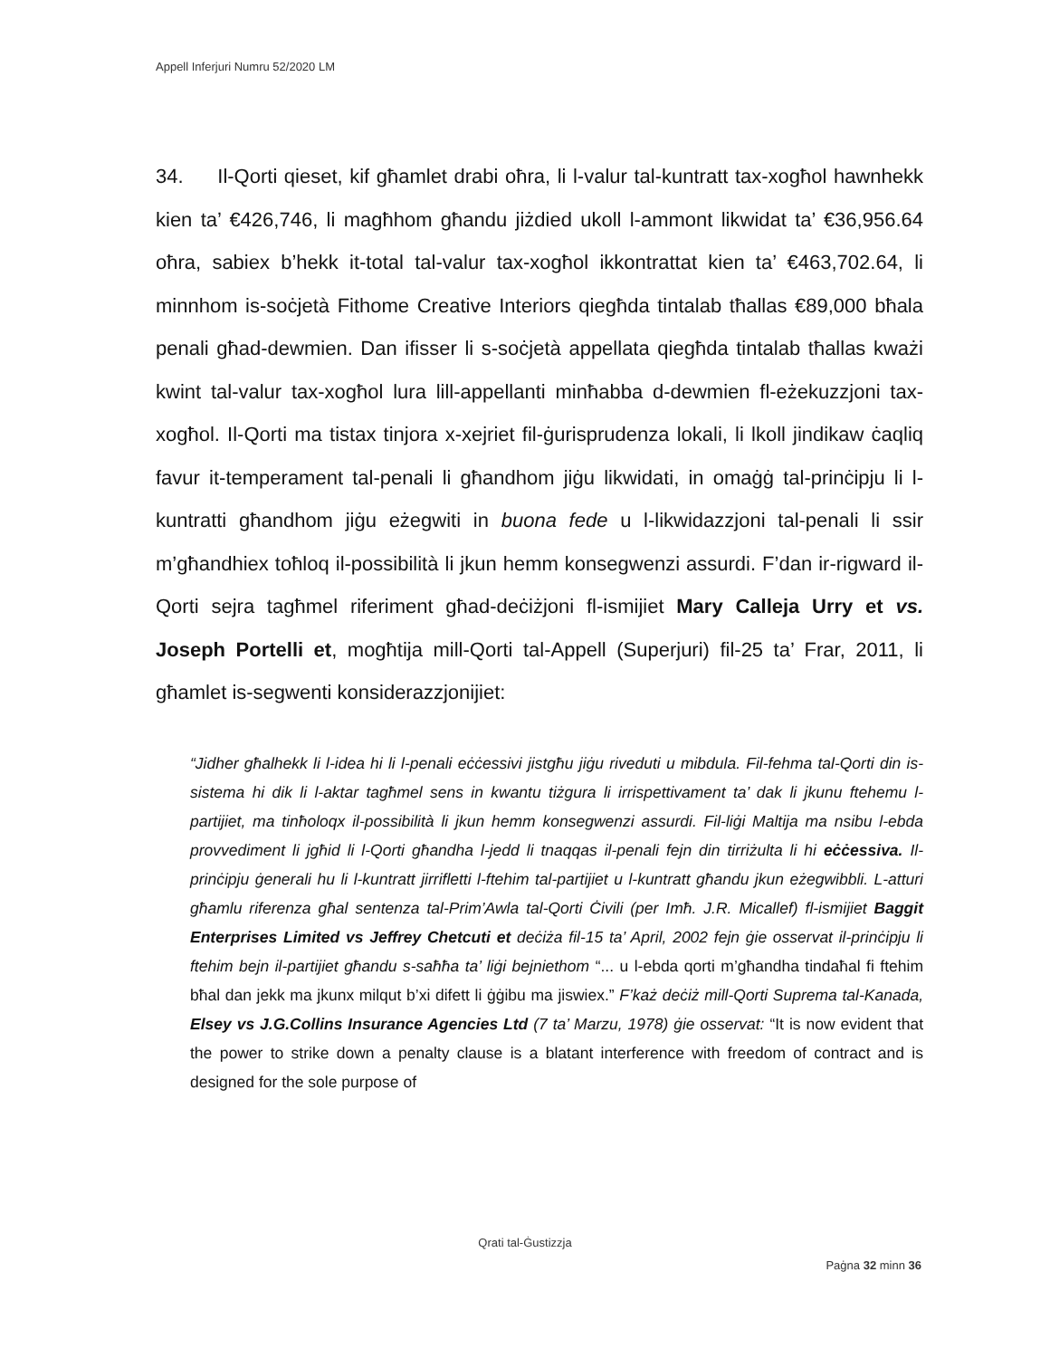Appell Inferjuri Numru 52/2020 LM
34. Il-Qorti qieset, kif għamlet drabi oħra, li l-valur tal-kuntratt tax-xogħol hawnhekk kien ta’ €426,746, li magħhom għandu jiżdied ukoll l-ammont likwidat ta’ €36,956.64 oħra, sabiex b’hekk it-total tal-valur tax-xogħol ikkontrattat kien ta’ €463,702.64, li minnhom is-soċjetà Fithome Creative Interiors qiegħda tintalab tħallas €89,000 bħala penali għad-dewmien. Dan ifisser li s-soċjetà appellata qiegħda tintalab tħallas kważi kwint tal-valur tax-xogħol lura lill-appellanti minħabba d-dewmien fl-eżekuzzjoni tax-xogħol. Il-Qorti ma tistax tinjora x-xejriet fil-ġurisprudenza lokali, li lkoll jindikaw ċaqliq favur it-temperament tal-penali li għandhom jiġu likwidati, in omaġġ tal-prinċipju li l-kuntratti għandhom jiġu eżegwiti in buona fede u l-likwidazzjoni tal-penali li ssir m’għandhiex toħloq il-possibilità li jkun hemm konsegwenzi assurdi. F’dan ir-rigward il-Qorti sejra tagħmel riferiment għad-deċiżjoni fl-ismijiet Mary Calleja Urry et vs. Joseph Portelli et, mogħtija mill-Qorti tal-Appell (Superjuri) fil-25 ta’ Frar, 2011, li għamlet is-segwenti konsiderazzjonijiet:
“Jidher għalhekk li l-idea hi li l-penali eċċessivi jistgħu jiġu riveduti u mibdula. Fil-fehma tal-Qorti din is-sistema hi dik li l-aktar tagħmel sens in kwantu tiżgura li irrispettivament ta’ dak li jkunu ftehemu l-partijiet, ma tinħoloqx il-possibilità li jkun hemm konsegwenzi assurdi. Fil-liġi Maltija ma nsibu l-ebda provvediment li jgħid li l-Qorti għandha l-jedd li tnaqqas il-penali fejn din tirriżulta li hi eċċessiva. Il-prinċipju ġenerali hu li l-kuntratt jirrifletti l-ftehim tal-partijiet u l-kuntratt għandu jkun eżegwibbli. L-atturi għamlu riferenza għal sentenza tal-Prim’Awla tal-Qorti Ċivili (per Imħ. J.R. Micallef) fl-ismijiet Baggit Enterprises Limited vs Jeffrey Chetcuti et deċiża fil-15 ta’ April, 2002 fejn ġie osservat il-prinċipju li ftehim bejn il-partijiet għandu s-saħħa ta’ liġi bejniethom “... u l-ebda qorti m’għandha tindaħal fi ftehim bħal dan jekk ma jkunx milqut b’xi difett li ġġibu ma jiswiex.” F’każ deċiż mill-Qorti Suprema tal-Kanada, Elsey vs J.G.Collins Insurance Agencies Ltd (7 ta’ Marzu, 1978) ġie osservat: “It is now evident that the power to strike down a penalty clause is a blatant interference with freedom of contract and is designed for the sole purpose of
Qrati tal-Ġustizzja
Paġna 32 minn 36